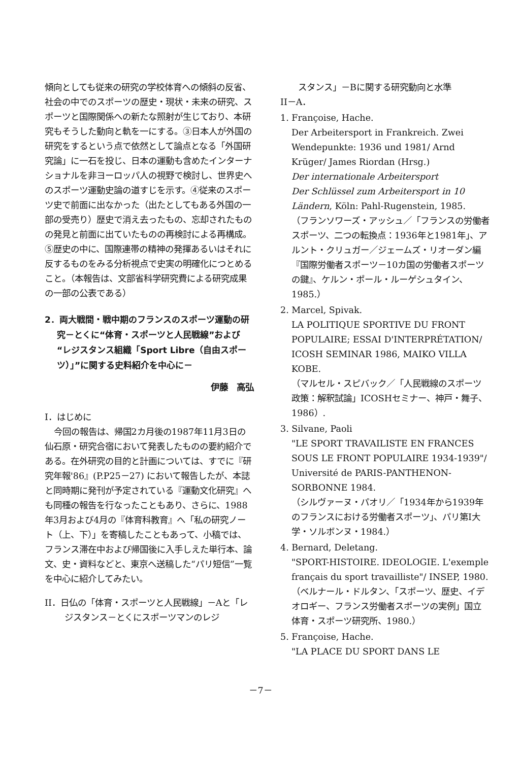傾向としても従来の研究の学校体育への傾斜の反省、社会の中でのスポーツの歴史・現状・未来の研究、スポーツと国際関係への新たな照射が生じており、本研究もそうした動向と軌を一にする。③日本人が外国の研究をするという点で依然として論点となる「外国研究論」に一石を投じ、日本の運動も含めたインターナショナルを非ヨーロッパ人の視野で検討し、世界史へのスポーツ運動史論の道すじを示す。④従来のスポーツ史で前面に出なかった（出たとしてもある外国の一部の受売り）歴史で消え去ったもの、忘却されたものの発見と前面に出ていたものの再検討による再構成。⑤歴史の中に、国際連帯の精神の発揮あるいはそれに反するものをみる分析視点で史実の明確化につとめること。（本報告は、文部省科学研究費による研究成果の一部の公表である）
2．両大戦間・戦中期のフランスのスポーツ運動の研究－とくに“体育・スポーツと人民戦線”および“レジスタンス組織「Sport Libre（自由スポーツ）」”に関する史料紹介を中心に－
伊藤　高弘
I．はじめに
今回の報告は、帰国2カ月後の1987年11月3日の仙石原・研究合宿において発表したものの要約紹介である。在外研究の目的と計画については、すでに『研究年報'86』(P.P25－27) において報告したが、本誌と同時期に発刊が予定されている『運動文化研究』へも同種の報告を行なったこともあり、さらに、1988年3月および4月の『体育科教育』へ「私の研究ノート（上、下）」を寄稿したこともあって、小稿では、フランス滞在中および帰国後に入手しえた単行本、論文、史・資料などと、東京へ送稿した“パリ短信”一覧を中心に紹介してみたい。
II．日仏の「体育・スポーツと人民戦線」－Aと「レジスタンス－とくにスポーツマンのレジ
スタンス」－Bに関する研究動向と水準
II－A．
1. Françoise, Hache.
Der Arbeitersport in Frankreich. Zwei Wendepunkte: 1936 und 1981/ Arnd Krüger/ James Riordan (Hrsg.)
Der internationale Arbeitersport
Der Schlüssel zum Arbeitersport in 10 Ländern, Köln: Pahl-Rugenstein, 1985.
（フランソワーズ・アッシュ／「フランスの労働者スポーツ、二つの転換点：1936年と1981年」、アルント・クリュガー／ジェームズ・リオーダン編『国際労働者スポーツ－10カ国の労働者スポーツの鍵』、ケルン・ポール・ルーゲシュタイン、1985.）
2. Marcel, Spivak.
LA POLITIQUE SPORTIVE DU FRONT POPULAIRE; ESSAI D'INTERPRÉTATION/ ICOSH SEMINAR 1986, MAIKO VILLA KOBE.
（マルセル・スピバック／「人民戦線のスポーツ政策：解釈試論」ICOSHセミナー、神戸・舞子、1986）.
3. Silvane, Paoli
"LE SPORT TRAVAILISTE EN FRANCES SOUS LE FRONT POPULAIRE 1934-1939"/ Université de PARIS-PANTHENON-SORBONNE 1984.
（シルヴァーヌ・パオリ／「1934年から1939年のフランスにおける労働者スポーツ」、パリ第I大学・ソルボンヌ・1984.）
4. Bernard, Deletang.
"SPORT-HISTOIRE. IDEOLOGIE. L'exemple français du sport travailliste"/ INSEP, 1980.
（ベルナール・ドルタン、「スポーツ、歴史、イデオロギー、フランス労働者スポーツの実例」国立体育・スポーツ研究所、1980.）
5. Françoise, Hache.
"LA PLACE DU SPORT DANS LE
－7－